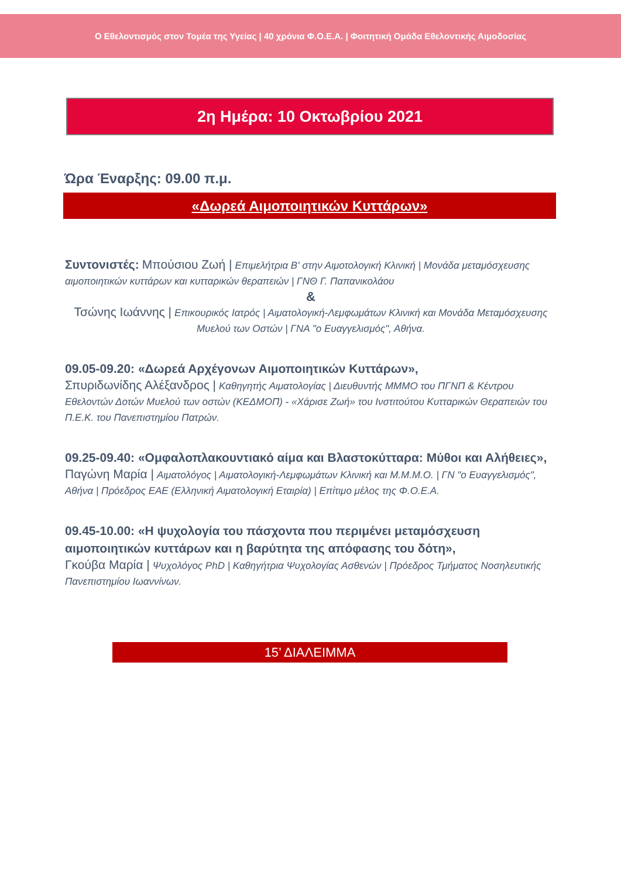Ο Εθελοντισμός στον Τομέα της Υγείας | 40 χρόνια Φ.Ο.Ε.Α. | Φοιτητική Ομάδα Εθελοντικής Αιμοδοσίας
2η Ημέρα: 10 Οκτωβρίου 2021
Ώρα Έναρξης: 09.00 π.μ.
«Δωρεά Αιμοποιητικών Κυττάρων»
Συντονιστές: Μπούσιου Ζωή | Επιμελήτρια Β' στην Αιμοτολογική Κλινική | Μονάδα μεταμόσχευσης αιμοποιητικών κυττάρων και κυτταρικών θεραπειών | ΓΝΘ Γ. Παπανικολάου
&
Τσώνης Ιωάννης | Επικουρικός Ιατρός | Αιματολογική-Λεμφωμάτων Κλινική και Μονάδα Μεταμόσχευσης Μυελού των Οστών | ΓΝΑ "ο Ευαγγελισμός", Αθήνα.
09.05-09.20: «Δωρεά Αρχέγονων Αιμοποιητικών Κυττάρων»,
Σπυριδωνίδης Αλέξανδρος | Καθηγητής Αιματολογίας | Διευθυντής ΜΜΜΟ του ΠΓΝΠ & Κέντρου Εθελοντών Δοτών Μυελού των οστών (ΚΕΔΜΟΠ) - «Χάρισε Ζωή» του Ινστιτούτου Κυτταρικών Θεραπειών του Π.Ε.Κ. του Πανεπιστημίου Πατρών.
09.25-09.40: «Ομφαλοπλακουντιακό αίμα και Βλαστοκύτταρα: Μύθοι και Αλήθειες»,
Παγώνη Μαρία | Αιματολόγος | Αιματολογική-Λεμφωμάτων Κλινική και Μ.Μ.Μ.Ο. | ΓΝ "ο Ευαγγελισμός", Αθήνα | Πρόεδρος ΕΑΕ (Ελληνική Αιματολογική Εταιρία) | Επίτιμο μέλος της Φ.Ο.Ε.Α.
09.45-10.00: «Η ψυχολογία του πάσχοντα που περιμένει μεταμόσχευση αιμοποιητικών κυττάρων και η βαρύτητα της απόφασης του δότη»,
Γκούβα Μαρία | Ψυχολόγος PhD | Καθηγήτρια Ψυχολογίας Ασθενών | Πρόεδρος Τμήματος Νοσηλευτικής Πανεπιστημίου Ιωαννίνων.
15’ ΔΙΑΛΕΙΜΜΑ